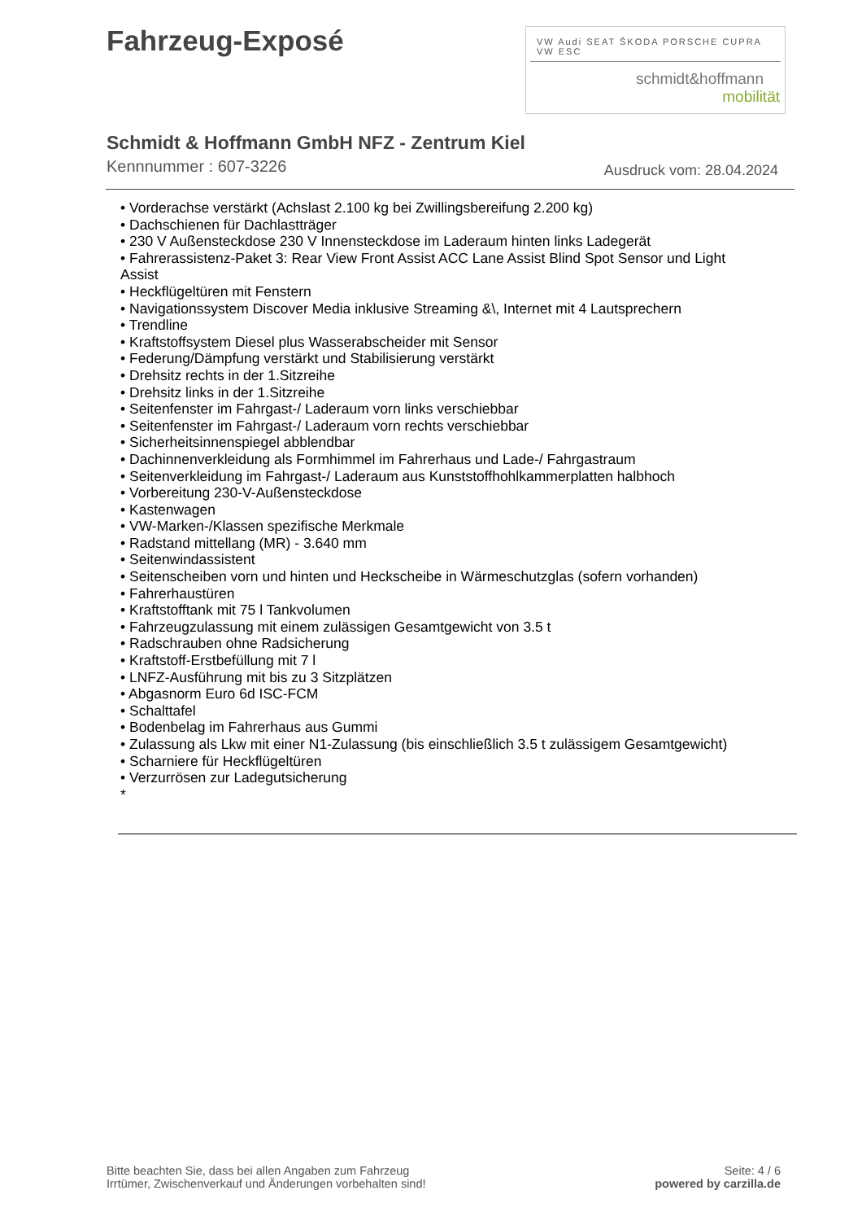Fahrzeug-Exposé
VW Audi SEAT ŠKODA PORSCHE CUPRA VW ESC
schmidt&hoffmann
mobilität
Schmidt & Hoffmann GmbH NFZ - Zentrum Kiel
Kennnummer : 607-3226 Ausdruck vom: 28.04.2024
• Vorderachse verstärkt (Achslast 2.100 kg bei Zwillingsbereifung 2.200 kg)
• Dachschienen für Dachlastträger
• 230 V Außensteckdose 230 V Innensteckdose im Laderaum hinten links Ladegerät
• Fahrerassistenz-Paket 3: Rear View Front Assist ACC Lane Assist Blind Spot Sensor und Light Assist
• Heckflügeltüren mit Fenstern
• Navigationssystem Discover Media inklusive Streaming &\, Internet mit 4 Lautsprechern
• Trendline
• Kraftstoffsystem Diesel plus Wasserabscheider mit Sensor
• Federung/Dämpfung verstärkt und Stabilisierung verstärkt
• Drehsitz rechts in der 1.Sitzreihe
• Drehsitz links in der 1.Sitzreihe
• Seitenfenster im Fahrgast-/ Laderaum vorn links verschiebbar
• Seitenfenster im Fahrgast-/ Laderaum vorn rechts verschiebbar
• Sicherheitsinnenspiegel abblendbar
• Dachinnenverkleidung als Formhimmel im Fahrerhaus und Lade-/ Fahrgastraum
• Seitenverkleidung im Fahrgast-/ Laderaum aus Kunststoffhohlkammerplatten halbhoch
• Vorbereitung 230-V-Außensteckdose
• Kastenwagen
• VW-Marken-/Klassen spezifische Merkmale
• Radstand mittellang (MR) - 3.640 mm
• Seitenwindassistent
• Seitenscheiben vorn und hinten und Heckscheibe in Wärmeschutzglas (sofern vorhanden)
• Fahrerhaustüren
• Kraftstofftank mit 75 l Tankvolumen
• Fahrzeugzulassung mit einem zulässigen Gesamtgewicht von 3.5 t
• Radschrauben ohne Radsicherung
• Kraftstoff-Erstbefüllung mit 7 l
• LNFZ-Ausführung mit bis zu 3 Sitzplätzen
• Abgasnorm Euro 6d ISC-FCM
• Schalttafel
• Bodenbelag im Fahrerhaus aus Gummi
• Zulassung als Lkw mit einer N1-Zulassung (bis einschließlich 3.5 t zulässigem Gesamtgewicht)
• Scharniere für Heckflügeltüren
• Verzurrösen zur Ladegutsicherung
*
Bitte beachten Sie, dass bei allen Angaben zum Fahrzeug
Irrtümer, Zwischenverkauf und Änderungen vorbehalten sind!
Seite: 4 / 6
powered by carzilla.de